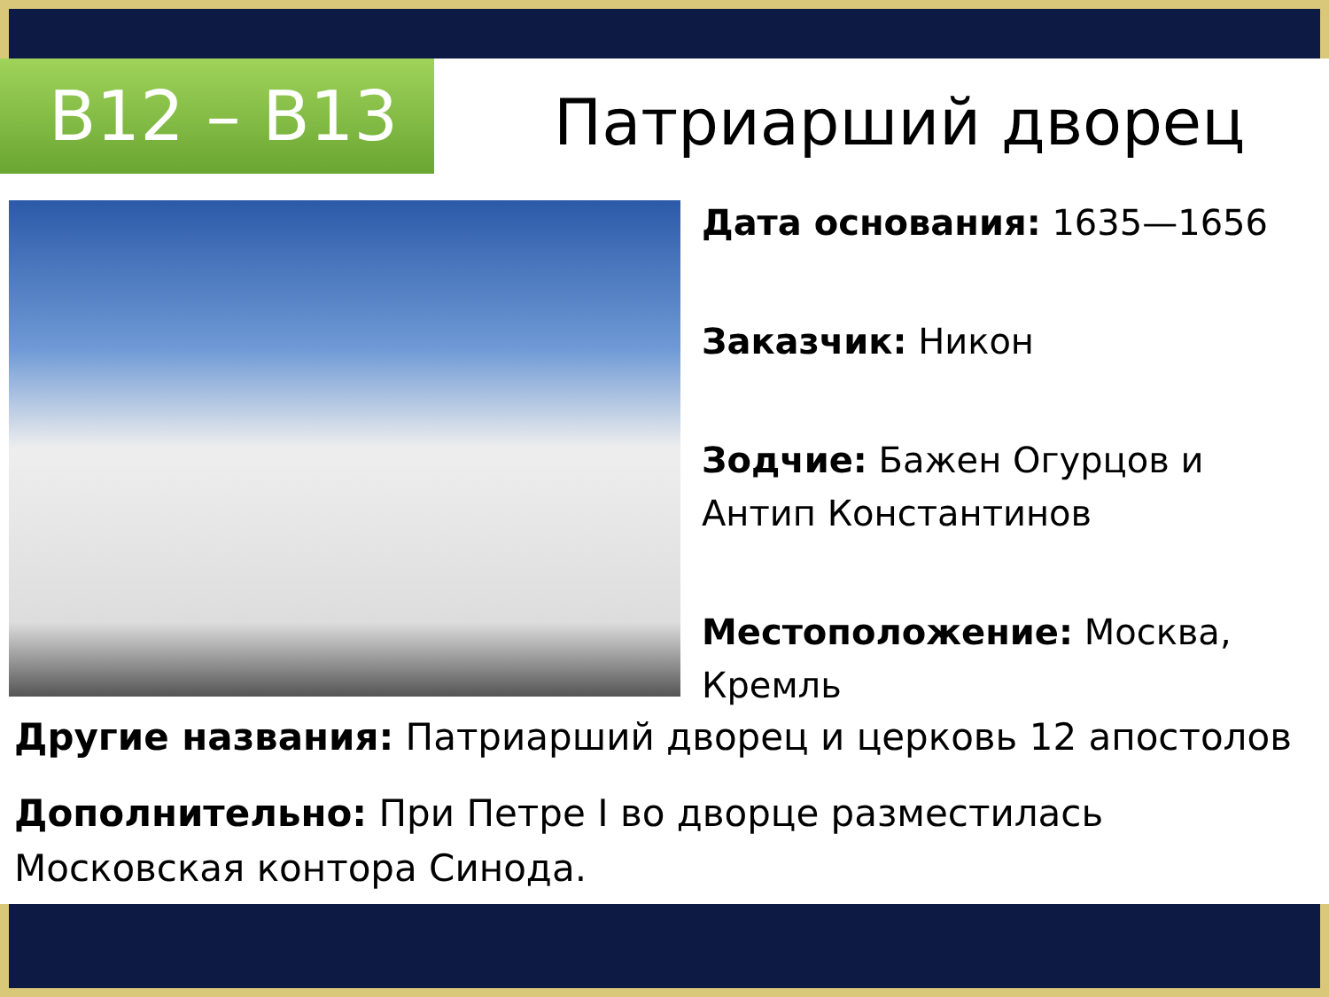В12 – В13 Патриарший дворец
Дата основания: 1635—1656
Заказчик: Никон
Зодчие: Бажен Огурцов и Антип Константинов
Местоположение: Москва, Кремль
Другие названия: Патриарший дворец и церковь 12 апостолов
Дополнительно: При Петре I во дворце разместилась Московская контора Синода.